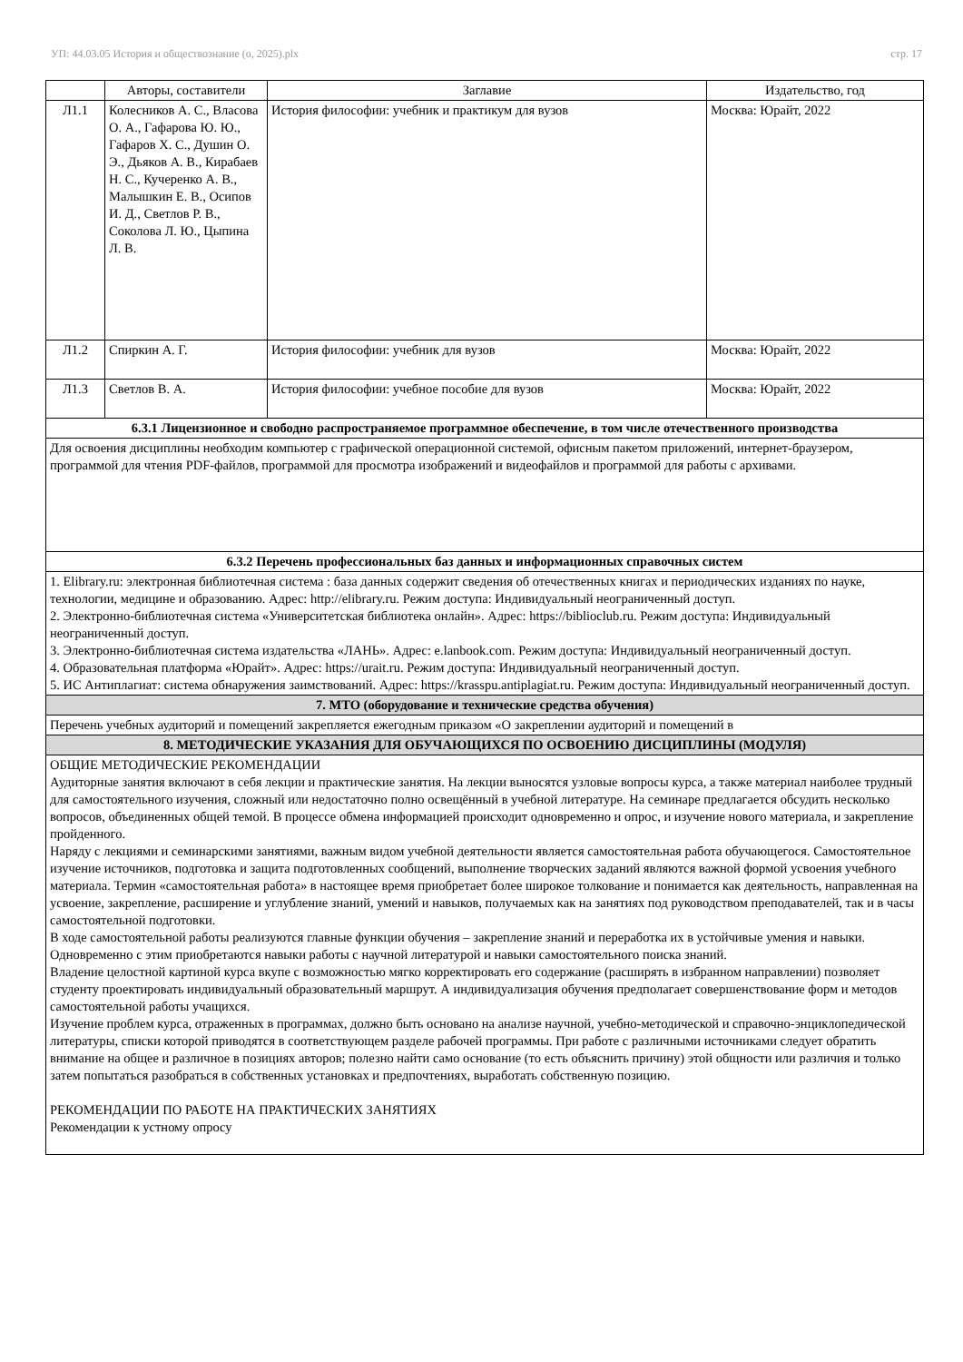УП: 44.03.05 История и обществознание (о, 2025).plx стр. 17
| | Авторы, составители | Заглавие | Издательство, год |
| --- | --- | --- | --- |
| Л1.1 | Колесников А. С., Власова О. А., Гафарова Ю. Ю., Гафаров Х. С., Душин О. Э., Дьяков А. В., Кирабаев Н. С., Кучеренко А. В., Малышкин Е. В., Осипов И. Д., Светлов Р. В., Соколова Л. Ю., Цыпина Л. В. | История философии: учебник и практикум для вузов | Москва: Юрайт, 2022 |
| Л1.2 | Спиркин А. Г. | История философии: учебник для вузов | Москва: Юрайт, 2022 |
| Л1.3 | Светлов В. А. | История философии: учебное пособие для вузов | Москва: Юрайт, 2022 |
| 6.3.1 Лицензионное и свободно распространяемое программное обеспечение, в том числе отечественного производства | | | |
| Для освоения дисциплины необходим компьютер с графической операционной системой, офисным пакетом приложений, интернет-браузером, программой для чтения PDF-файлов, программой для просмотра изображений и видеофайлов и программой для работы с архивами. | | | |
| 6.3.2 Перечень профессиональных баз данных и информационных справочных систем | | | |
| 1. Elibrary.ru: электронная библиотечная система : база данных содержит сведения об отечественных книгах и периодических изданиях по науке, технологии, медицине и образованию. Адрес: http://elibrary.ru. Режим доступа: Индивидуальный неограниченный доступ. 2. Электронно-библиотечная система «Университетская библиотека онлайн». Адрес: https://biblioclub.ru. Режим доступа: Индивидуальный неограниченный доступ. 3. Электронно-библиотечная система издательства «ЛАНЬ». Адрес: e.lanbook.com. Режим доступа: Индивидуальный неограниченный доступ. 4. Образовательная платформа «Юрайт». Адрес: https://urait.ru. Режим доступа: Индивидуальный неограниченный доступ. 5. ИС Антиплагиат: система обнаружения заимствований. Адрес: https://krasspu.antiplagiat.ru. Режим доступа: Индивидуальный неограниченный доступ. | | | |
| 7. МТО (оборудование и технические средства обучения) | | | |
| Перечень учебных аудиторий и помещений закрепляется ежегодным приказом «О закреплении аудиторий и помещений в | | | |
| 8. МЕТОДИЧЕСКИЕ УКАЗАНИЯ ДЛЯ ОБУЧАЮЩИХСЯ ПО ОСВОЕНИЮ ДИСЦИПЛИНЫ (МОДУЛЯ) | | | |
| ОБЩИЕ МЕТОДИЧЕСКИЕ РЕКОМЕНДАЦИИ Аудиторные занятия включают в себя лекции и практические занятия. На лекции выносятся узловые вопросы курса, а также материал наиболее трудный для самостоятельного изучения, сложный или недостаточно полно освещённый в учебной литературе. На семинаре предлагается обсудить несколько вопросов, объединенных общей темой. В процессе обмена информацией происходит одновременно и опрос, и изучение нового материала, и закрепление пройденного. Наряду с лекциями и семинарскими занятиями, важным видом учебной деятельности является самостоятельная работа обучающегося. Самостоятельное изучение источников, подготовка и защита подготовленных сообщений, выполнение творческих заданий являются важной формой усвоения учебного материала. Термин «самостоятельная работа» в настоящее время приобретает более широкое толкование и понимается как деятельность, направленная на усвоение, закрепление, расширение и углубление знаний, умений и навыков, получаемых как на занятиях под руководством преподавателей, так и в часы самостоятельной подготовки. В ходе самостоятельной работы реализуются главные функции обучения – закрепление знаний и переработка их в устойчивые умения и навыки. Одновременно с этим приобретаются навыки работы с научной литературой и навыки самостоятельного поиска знаний. Владение целостной картиной курса вкупе с возможностью мягко корректировать его содержание (расширять в избранном направлении) позволяет студенту проектировать индивидуальный образовательный маршрут. А индивидуализация обучения предполагает совершенствование форм и методов самостоятельной работы учащихся. Изучение проблем курса, отраженных в программах, должно быть основано на анализе научной, учебно-методической и справочно-энциклопедической литературы, списки которой приводятся в соответствующем разделе рабочей программы. При работе с различными источниками следует обратить внимание на общее и различное в позициях авторов; полезно найти само основание (то есть объяснить причину) этой общности или различия и только затем попытаться разобраться в собственных установках и предпочтениях, выработать собственную позицию. РЕКОМЕНДАЦИИ ПО РАБОТЕ НА ПРАКТИЧЕСКИХ ЗАНЯТИЯХ Рекомендации к устному опросу | | | |